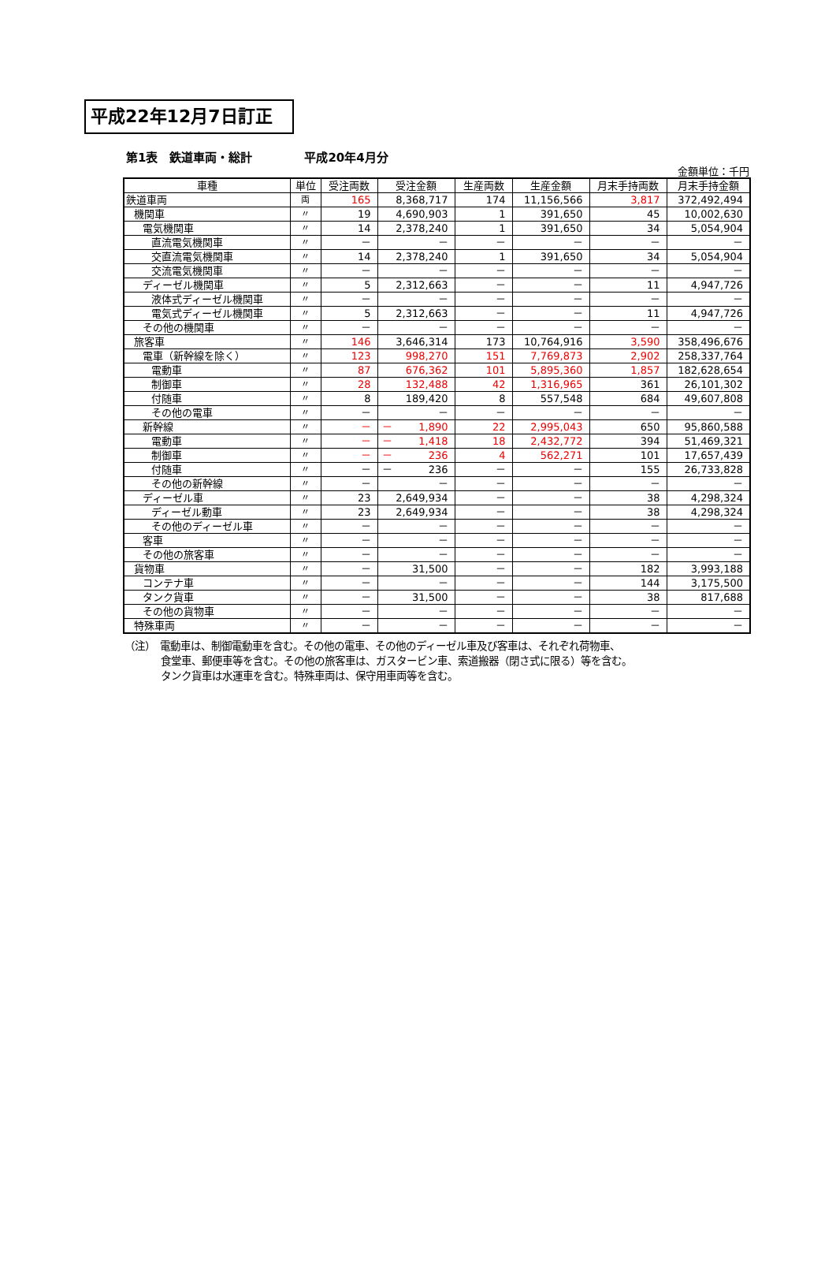平成22年12月7日訂正
第1表　鉄道車両・総計 平成20年4月分
金額単位：千円
| 車種 | 単位 | 受注両数 | 受注金額 | 生産両数 | 生産金額 | 月末手持両数 | 月末手持金額 |
| --- | --- | --- | --- | --- | --- | --- | --- |
| 鉄道車両 | 両 | 165 | 8,368,717 | 174 | 11,156,566 | 3,817 | 372,492,494 |
| 機関車 | 〃 | 19 | 4,690,903 | 1 | 391,650 | 45 | 10,002,630 |
| 電気機関車 | 〃 | 14 | 2,378,240 | 1 | 391,650 | 34 | 5,054,904 |
| 直流電気機関車 | 〃 | － | － | － | － | － | － |
| 交直流電気機関車 | 〃 | 14 | 2,378,240 | 1 | 391,650 | 34 | 5,054,904 |
| 交流電気機関車 | 〃 | － | － | － | － | － | － |
| ディーゼル機関車 | 〃 | 5 | 2,312,663 | － | － | 11 | 4,947,726 |
| 液体式ディーゼル機関車 | 〃 | － | － | － | － | － | － |
| 電気式ディーゼル機関車 | 〃 | 5 | 2,312,663 | － | － | 11 | 4,947,726 |
| その他の機関車 | 〃 | － | － | － | － | － | － |
| 旅客車 | 〃 | 146 | 3,646,314 | 173 | 10,764,916 | 3,590 | 358,496,676 |
| 電車（新幹線を除く） | 〃 | 123 | 998,270 | 151 | 7,769,873 | 2,902 | 258,337,764 |
| 電動車 | 〃 | 87 | 676,362 | 101 | 5,895,360 | 1,857 | 182,628,654 |
| 制御車 | 〃 | 28 | 132,488 | 42 | 1,316,965 | 361 | 26,101,302 |
| 付随車 | 〃 | 8 | 189,420 | 8 | 557,548 | 684 | 49,607,808 |
| その他の電車 | 〃 | － | － | － | － | － | － |
| 新幹線 | 〃 | － | － 1,890 | 22 | 2,995,043 | 650 | 95,860,588 |
| 電動車 | 〃 | － | － 1,418 | 18 | 2,432,772 | 394 | 51,469,321 |
| 制御車 | 〃 | － | － 236 | 4 | 562,271 | 101 | 17,657,439 |
| 付随車 | 〃 | － | － 236 | － | － | 155 | 26,733,828 |
| その他の新幹線 | 〃 | － | － | － | － | － | － |
| ディーゼル車 | 〃 | 23 | 2,649,934 | － | － | 38 | 4,298,324 |
| ディーゼル動車 | 〃 | 23 | 2,649,934 | － | － | 38 | 4,298,324 |
| その他のディーゼル車 | 〃 | － | － | － | － | － | － |
| 客車 | 〃 | － | － | － | － | － | － |
| その他の旅客車 | 〃 | － | － | － | － | － | － |
| 貨物車 | 〃 | － | 31,500 | － | － | 182 | 3,993,188 |
| コンテナ車 | 〃 | － | － | － | － | 144 | 3,175,500 |
| タンク貨車 | 〃 | － | 31,500 | － | － | 38 | 817,688 |
| その他の貨物車 | 〃 | － | － | － | － | － | － |
| 特殊車両 | 〃 | － | － | － | － | － | － |
（注）　電動車は、制御電動車を含む。その他の電車、その他のディーゼル車及び客車は、それぞれ荷物車、
食堂車、郵便車等を含む。その他の旅客車は、ガスタービン車、索道搬器（閉さ式に限る）等を含む。
タンク貨車は水運車を含む。特殊車両は、保守用車両等を含む。